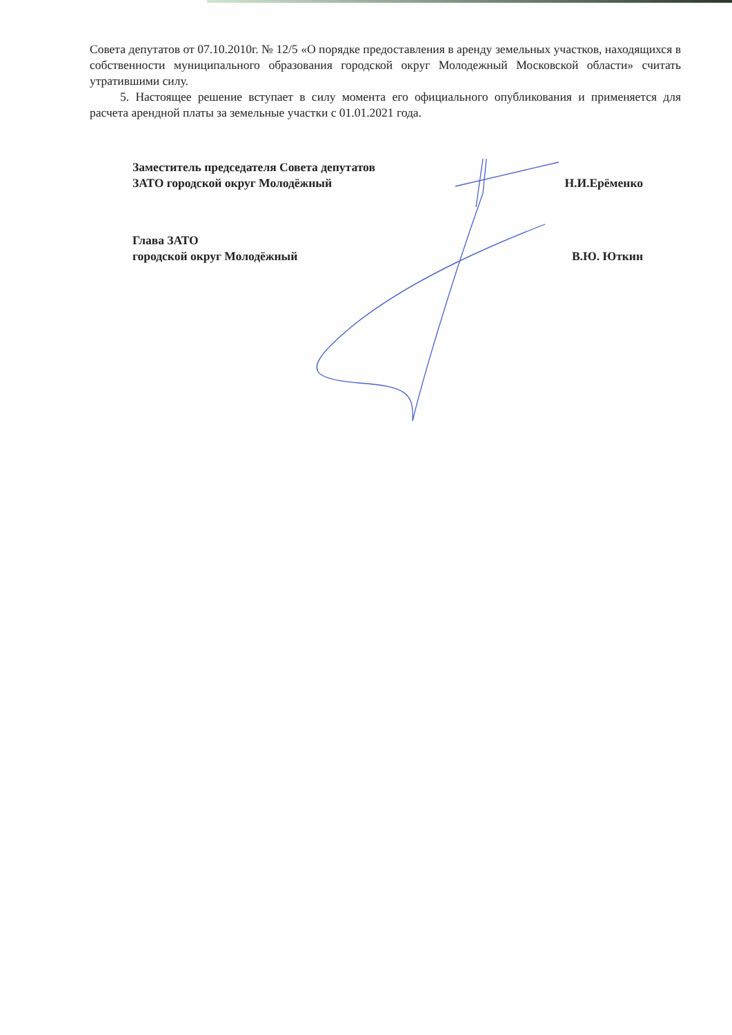Совета депутатов от 07.10.2010г. № 12/5 «О порядке предоставления в аренду земельных участков, находящихся в собственности муниципального образования городской округ Молодежный Московской области» считать утратившими силу.
5. Настоящее решение вступает в силу момента его официального опубликования и применяется для расчета арендной платы за земельные участки с 01.01.2021 года.
Заместитель председателя Совета депутатов
ЗАТО городской округ Молодёжный
Н.И.Ерёменко
Глава ЗАТО
городской округ Молодёжный
В.Ю. Юткин